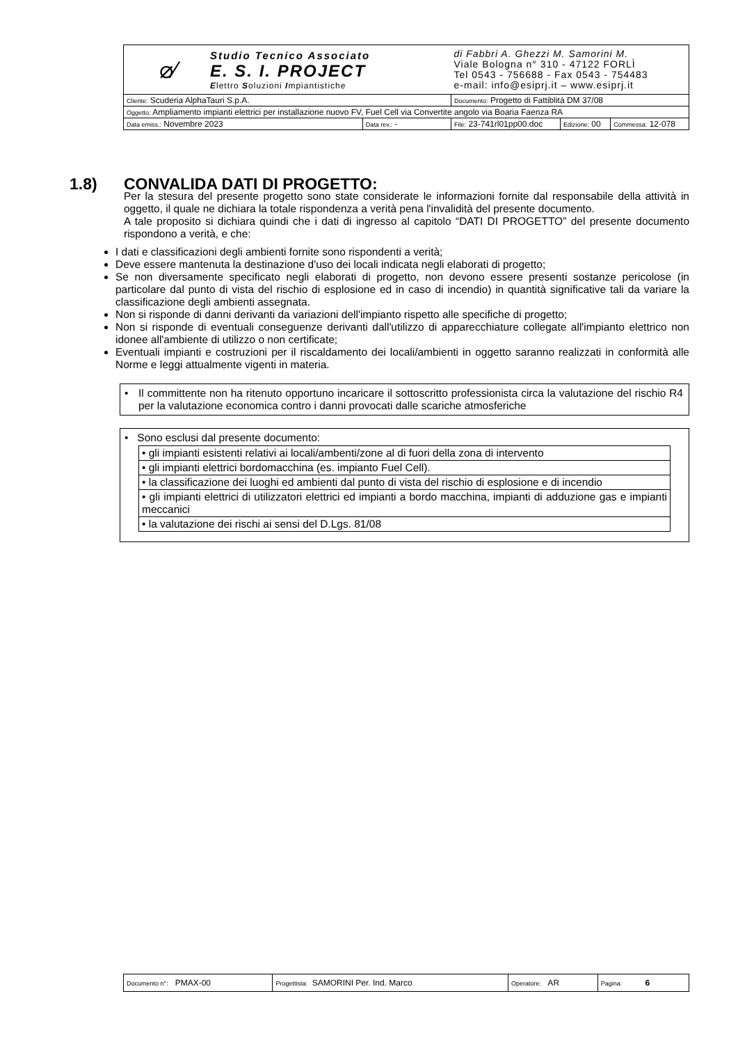| ⌀∕ Studio Tecnico Associato E. S. I. PROJECT E lettro S oluzioni I mpiantistiche | | di Fabbri A. Ghezzi M. Samorini M. Viale Bologna n° 310 - 47122 FORLÌ Tel 0543 - 756688 - Fax 0543 - 754483 e-mail: info@esiprj.it – www.esiprj.it | | |
| Cliente: Scuderia AlphaTauri S.p.A. | | Documento: Progetto di Fattiblità DM 37/08 | | |
| Oggetto: Ampliamento impianti elettrici per installazione nuovo FV, Fuel Cell via Convertite angolo via Boaria Faenza RA | | | | |
| Data emiss.: Novembre 2023 | Data rev.: - | File: 23-741rl01pp00.doc | Edizione: 00 | Commessa: 12-078 |
1.8) CONVALIDA DATI DI PROGETTO:
Per la stesura del presente progetto sono state considerate le informazioni fornite dal responsabile della attività in oggetto, il quale ne dichiara la totale rispondenza a verità pena l'invalidità del presente documento.
A tale proposito si dichiara quindi che i dati di ingresso al capitolo “DATI DI PROGETTO” del presente documento rispondono a verità, e che:
I dati e classificazioni degli ambienti fornite sono rispondenti a verità;
Deve essere mantenuta la destinazione d'uso dei locali indicata negli elaborati di progetto;
Se non diversamente specificato negli elaborati di progetto, non devono essere presenti sostanze pericolose (in particolare dal punto di vista del rischio di esplosione ed in caso di incendio) in quantità significative tali da variare la classificazione degli ambienti assegnata.
Non si risponde di danni derivanti da variazioni dell'impianto rispetto alle specifiche di progetto;
Non si risponde di eventuali conseguenze derivanti dall'utilizzo di apparecchiature collegate all'impianto elettrico non idonee all'ambiente di utilizzo o non certificate;
Eventuali impianti e costruzioni per il riscaldamento dei locali/ambienti in oggetto saranno realizzati in conformità alle Norme e leggi attualmente vigenti in materia.
• Il committente non ha ritenuto opportuno incaricare il sottoscritto professionista circa la valutazione del rischio R4 per la valutazione economica contro i danni provocati dalle scariche atmosferiche
• Sono esclusi dal presente documento:
| • gli impianti esistenti relativi ai locali/ambenti/zone al di fuori della zona di intervento |
| • gli impianti elettrici bordomacchina (es. impianto Fuel Cell). |
| • la classificazione dei luoghi ed ambienti dal punto di vista del rischio di esplosione e di incendio |
| • gli impianti elettrici di utilizzatori elettrici ed impianti a bordo macchina, impianti di adduzione gas e impianti meccanici |
| • la valutazione dei rischi ai sensi del D.Lgs. 81/08 |
| Documento n°: PMAX-00 | Progettista: SAMORINI Per. Ind. Marco | Operatore: AR | Pagina: 6 |